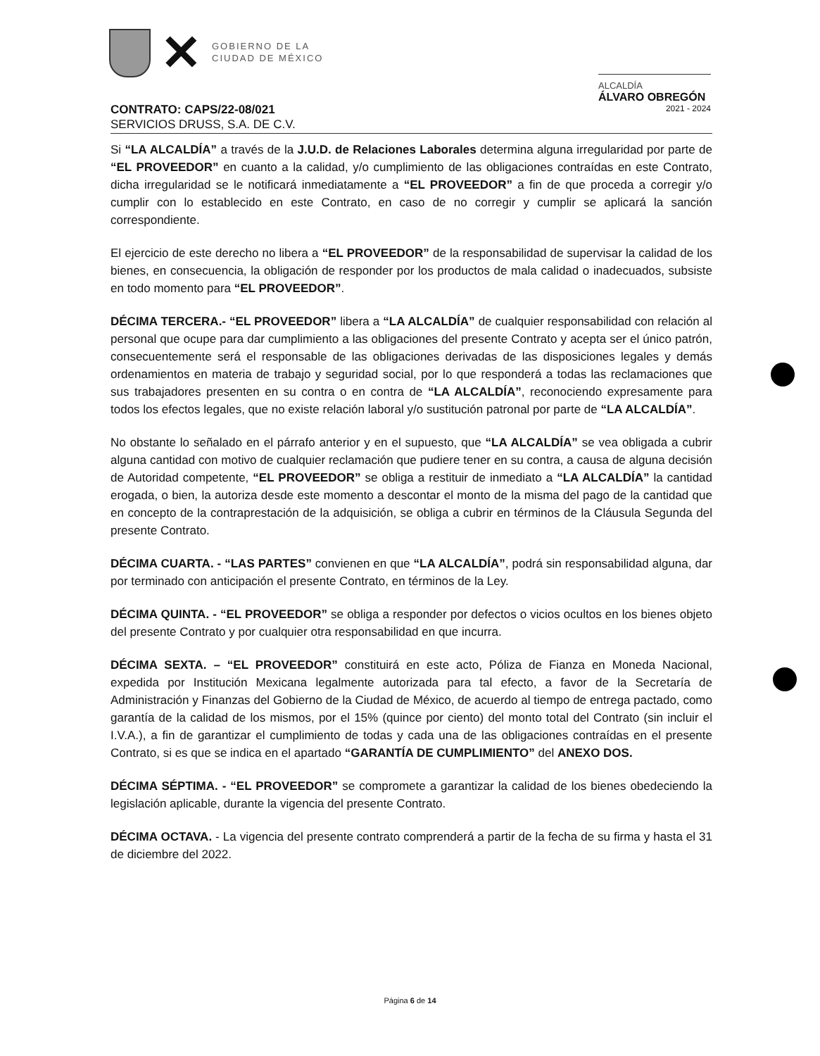✕
GOBIERNO DE LA
CIUDAD DE MÉXICO
ALCALDÍA
ÁLVARO OBREGÓN
2021 - 2024
CONTRATO: CAPS/22-08/021
SERVICIOS DRUSS, S.A. DE C.V.
Si “LA ALCALDÍA” a través de la J.U.D. de Relaciones Laborales determina alguna irregularidad por parte de “EL PROVEEDOR” en cuanto a la calidad, y/o cumplimiento de las obligaciones contraídas en este Contrato, dicha irregularidad se le notificará inmediatamente a “EL PROVEEDOR” a fin de que proceda a corregir y/o cumplir con lo establecido en este Contrato, en caso de no corregir y cumplir se aplicará la sanción correspondiente.
El ejercicio de este derecho no libera a “EL PROVEEDOR” de la responsabilidad de supervisar la calidad de los bienes, en consecuencia, la obligación de responder por los productos de mala calidad o inadecuados, subsiste en todo momento para “EL PROVEEDOR”.
DÉCIMA TERCERA.- “EL PROVEEDOR” libera a “LA ALCALDÍA” de cualquier responsabilidad con relación al personal que ocupe para dar cumplimiento a las obligaciones del presente Contrato y acepta ser el único patrón, consecuentemente será el responsable de las obligaciones derivadas de las disposiciones legales y demás ordenamientos en materia de trabajo y seguridad social, por lo que responderá a todas las reclamaciones que sus trabajadores presenten en su contra o en contra de “LA ALCALDÍA”, reconociendo expresamente para todos los efectos legales, que no existe relación laboral y/o sustitución patronal por parte de “LA ALCALDÍA”.
No obstante lo señalado en el párrafo anterior y en el supuesto, que “LA ALCALDÍA” se vea obligada a cubrir alguna cantidad con motivo de cualquier reclamación que pudiere tener en su contra, a causa de alguna decisión de Autoridad competente, “EL PROVEEDOR” se obliga a restituir de inmediato a “LA ALCALDÍA” la cantidad erogada, o bien, la autoriza desde este momento a descontar el monto de la misma del pago de la cantidad que en concepto de la contraprestación de la adquisición, se obliga a cubrir en términos de la Cláusula Segunda del presente Contrato.
DÉCIMA CUARTA. - “LAS PARTES” convienen en que “LA ALCALDÍA”, podrá sin responsabilidad alguna, dar por terminado con anticipación el presente Contrato, en términos de la Ley.
DÉCIMA QUINTA. - “EL PROVEEDOR” se obliga a responder por defectos o vicios ocultos en los bienes objeto del presente Contrato y por cualquier otra responsabilidad en que incurra.
DÉCIMA SEXTA. – “EL PROVEEDOR” constituirá en este acto, Póliza de Fianza en Moneda Nacional, expedida por Institución Mexicana legalmente autorizada para tal efecto, a favor de la Secretaría de Administración y Finanzas del Gobierno de la Ciudad de México, de acuerdo al tiempo de entrega pactado, como garantía de la calidad de los mismos, por el 15% (quince por ciento) del monto total del Contrato (sin incluir el I.V.A.), a fin de garantizar el cumplimiento de todas y cada una de las obligaciones contraídas en el presente Contrato, si es que se indica en el apartado “GARANTÍA DE CUMPLIMIENTO” del ANEXO DOS.
DÉCIMA SÉPTIMA. - “EL PROVEEDOR” se compromete a garantizar la calidad de los bienes obedeciendo la legislación aplicable, durante la vigencia del presente Contrato.
DÉCIMA OCTAVA. - La vigencia del presente contrato comprenderá a partir de la fecha de su firma y hasta el 31 de diciembre del 2022.
Página 6 de 14